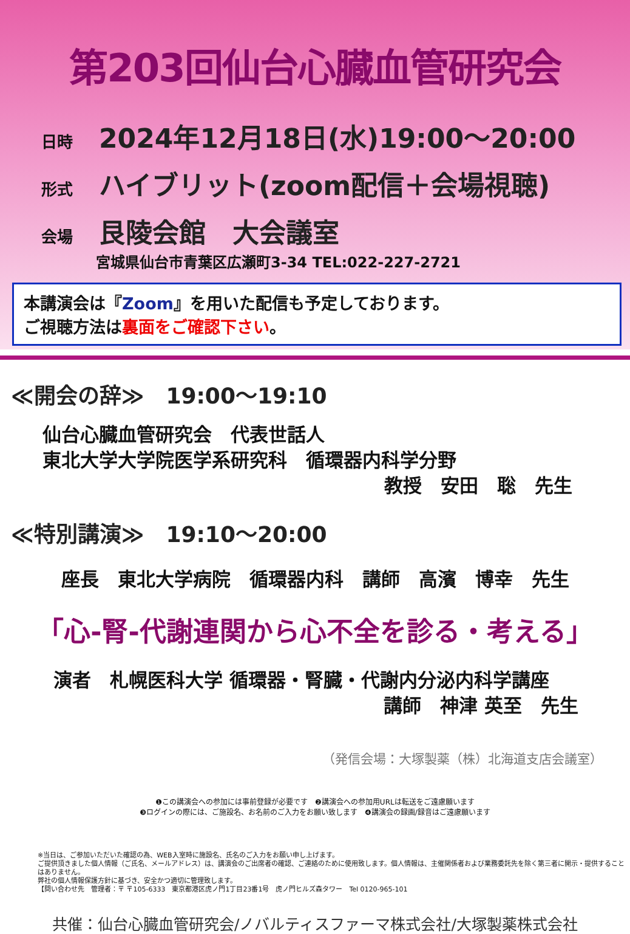第203回仙台心臓血管研究会
日時 2024年12月18日(水)19:00～20:00
形式 ハイブリット(zoom配信＋会場視聴)
会場 艮陵会館　大会議室
宮城県仙台市青葉区広瀬町3-34 TEL:022-227-2721
本講演会は『Zoom』を用いた配信も予定しております。
ご視聴方法は裏面をご確認下さい。
≪開会の辞≫　19:00～19:10
仙台心臓血管研究会　代表世話人
東北大学大学院医学系研究科　循環器内科学分野
教授　安田　聡　先生
≪特別講演≫　19:10～20:00
座長　東北大学病院　循環器内科　講師　高濱　博幸　先生
「心-腎-代謝連関から心不全を診る・考える」
演者　札幌医科大学 循環器・腎臓・代謝内分泌内科学講座
講師　神津 英至　先生
（発信会場：大塚製薬（株）北海道支店会議室）
❶この講演会への参加には事前登録が必要です　❷講演会への参加用URLは転送をご遠慮願います
❸ログインの際には、ご施設名、お名前のご入力をお願い致します　❹講演会の録画/録音はご遠慮願います
※当日は、ご参加いただいた確認の為、WEB入室時に施設名、氏名のご入力をお願い申し上げます。
ご提供頂きました個人情報（ご氏名、メールアドレス）は、講演会のご出席者の確認、ご連絡のために使用致します。個人情報は、主催関係者および業務委託先を除く第三者に開示・提供することはありません。
弊社の個人情報保護方針に基づき、安全かつ適切に管理致します。
【問い合わせ先　管理者：〒 〒105-6333　東京都港区虎ノ門1丁目23番1号　虎ノ門ヒルズ森タワー　Tel 0120-965-101
共催：仙台心臓血管研究会/ノバルティスファーマ株式会社/大塚製薬株式会社